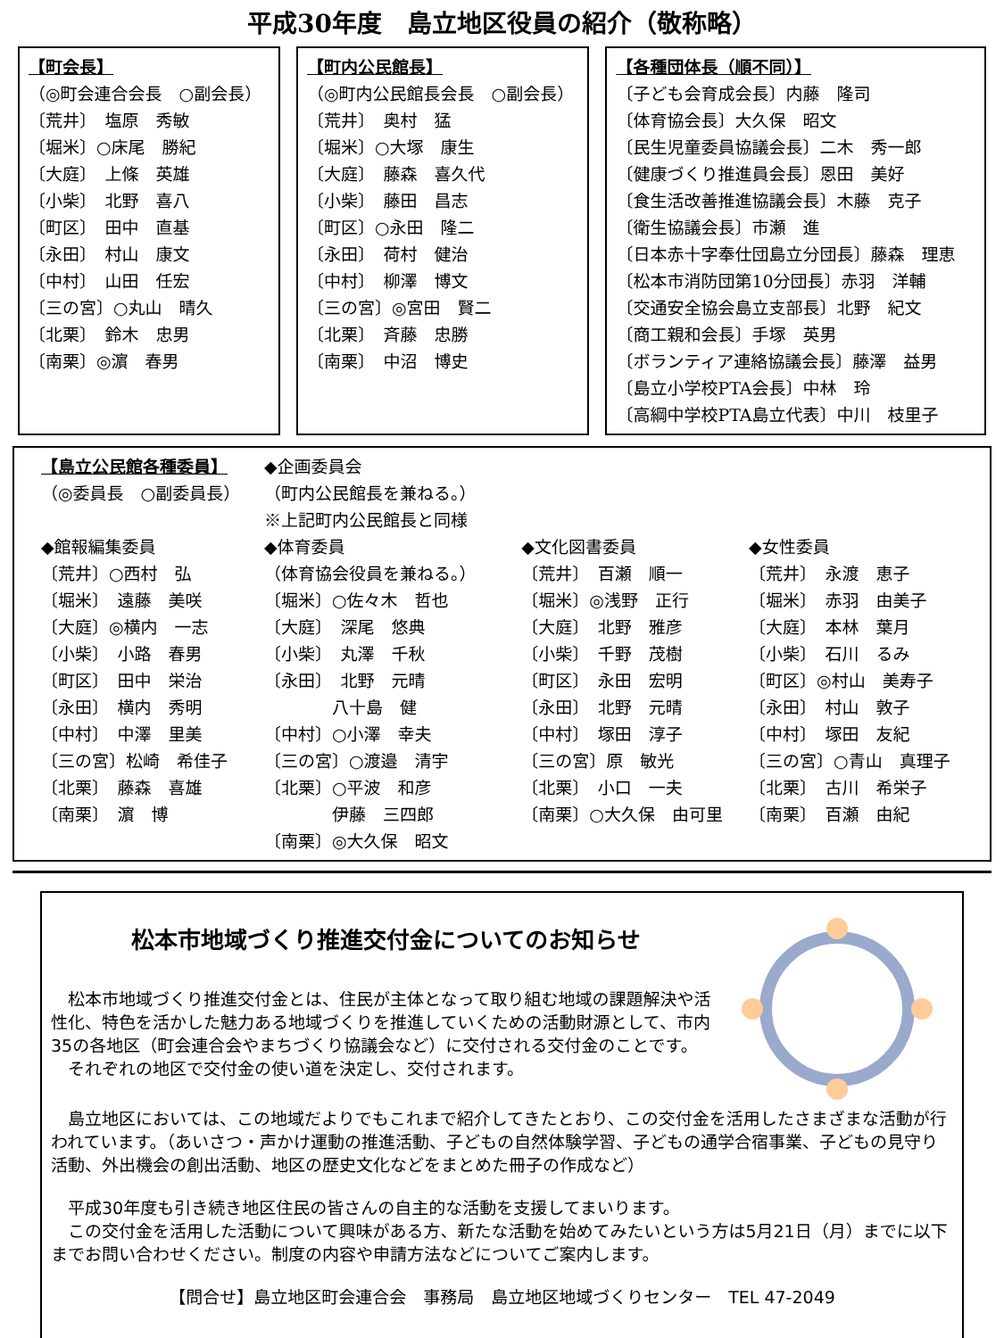平成30年度　島立地区役員の紹介（敬称略）
【町会長】
（◎町会連合会長　○副会長）
〔荒井〕　塩原　秀敏
〔堀米〕○床尾　勝紀
〔大庭〕　上條　英雄
〔小柴〕　北野　喜八
〔町区〕　田中　直基
〔永田〕　村山　康文
〔中村〕　山田　任宏
〔三の宮〕○丸山　晴久
〔北栗〕　鈴木　忠男
〔南栗〕◎濵　春男
【町内公民館長】
（◎町内公民館長会長　○副会長）
〔荒井〕　奥村　猛
〔堀米〕○大塚　康生
〔大庭〕　藤森　喜久代
〔小柴〕　藤田　昌志
〔町区〕○永田　隆二
〔永田〕　荷村　健治
〔中村〕　柳澤　博文
〔三の宮〕◎宮田　賢二
〔北栗〕　斉藤　忠勝
〔南栗〕　中沼　博史
【各種団体長（順不同）】
〔子ども会育成会長〕内藤　隆司
〔体育協会長〕大久保　昭文
〔民生児童委員協議会長〕二木　秀一郎
〔健康づくり推進員会長〕恩田　美好
〔食生活改善推進協議会長〕木藤　克子
〔衛生協議会長〕市瀬　進
〔日本赤十字奉仕団島立分団長〕藤森　理恵
〔松本市消防団第10分団長〕赤羽　洋輔
〔交通安全協会島立支部長〕北野　紀文
〔商工親和会長〕手塚　英男
〔ボランティア連絡協議会長〕藤澤　益男
〔島立小学校PTA会長〕中林　玲
〔高綱中学校PTA島立代表〕中川　枝里子
【島立公民館各種委員】
（◎委員長　○副委員長）
◆館報編集委員
〔荒井〕○西村　弘
〔堀米〕　遠藤　美咲
〔大庭〕◎横内　一志
〔小柴〕　小路　春男
〔町区〕　田中　栄治
〔永田〕　横内　秀明
〔中村〕　中澤　里美
〔三の宮〕松崎　希佳子
〔北栗〕　藤森　喜雄
〔南栗〕　濵　博
◆企画委員会
（町内公民館長を兼ねる。）
※上記町内公民館長と同様
◆体育委員
（体育協会役員を兼ねる。）
〔堀米〕○佐々木　哲也
〔大庭〕　深尾　悠典
〔小柴〕　丸澤　千秋
〔永田〕　北野　元晴
　　　　八十島　健
〔中村〕○小澤　幸夫
〔三の宮〕○渡邉　清宇
〔北栗〕○平波　和彦
　　　　伊藤　三四郎
〔南栗〕◎大久保　昭文
◆文化図書委員
〔荒井〕　百瀬　順一
〔堀米〕◎浅野　正行
〔大庭〕　北野　雅彦
〔小柴〕　千野　茂樹
〔町区〕　永田　宏明
〔永田〕　北野　元晴
〔中村〕　塚田　淳子
〔三の宮〕原　敏光
〔北栗〕　小口　一夫
〔南栗〕○大久保　由可里
◆女性委員
〔荒井〕　永渡　恵子
〔堀米〕　赤羽　由美子
〔大庭〕　本林　葉月
〔小柴〕　石川　るみ
〔町区〕◎村山　美寿子
〔永田〕　村山　敦子
〔中村〕　塚田　友紀
〔三の宮〕○青山　真理子
〔北栗〕　古川　希栄子
〔南栗〕　百瀬　由紀
松本市地域づくり推進交付金についてのお知らせ
　松本市地域づくり推進交付金とは、住民が主体となって取り組む地域の課題解決や活性化、特色を活かした魅力ある地域づくりを推進していくための活動財源として、市内35の各地区（町会連合会やまちづくり協議会など）に交付される交付金のことです。
　それぞれの地区で交付金の使い道を決定し、交付されます。
　島立地区においては、この地域だよりでもこれまで紹介してきたとおり、この交付金を活用したさまざまな活動が行われています。（あいさつ・声かけ運動の推進活動、子どもの自然体験学習、子どもの通学合宿事業、子どもの見守り活動、外出機会の創出活動、地区の歴史文化などをまとめた冊子の作成など）
　平成30年度も引き続き地区住民の皆さんの自主的な活動を支援してまいります。
　この交付金を活用した活動について興味がある方、新たな活動を始めてみたいという方は5月21日（月）までに以下までお問い合わせください。制度の内容や申請方法などについてご案内します。
【問合せ】島立地区町会連合会　事務局　島立地区地域づくりセンター　TEL 47-2049